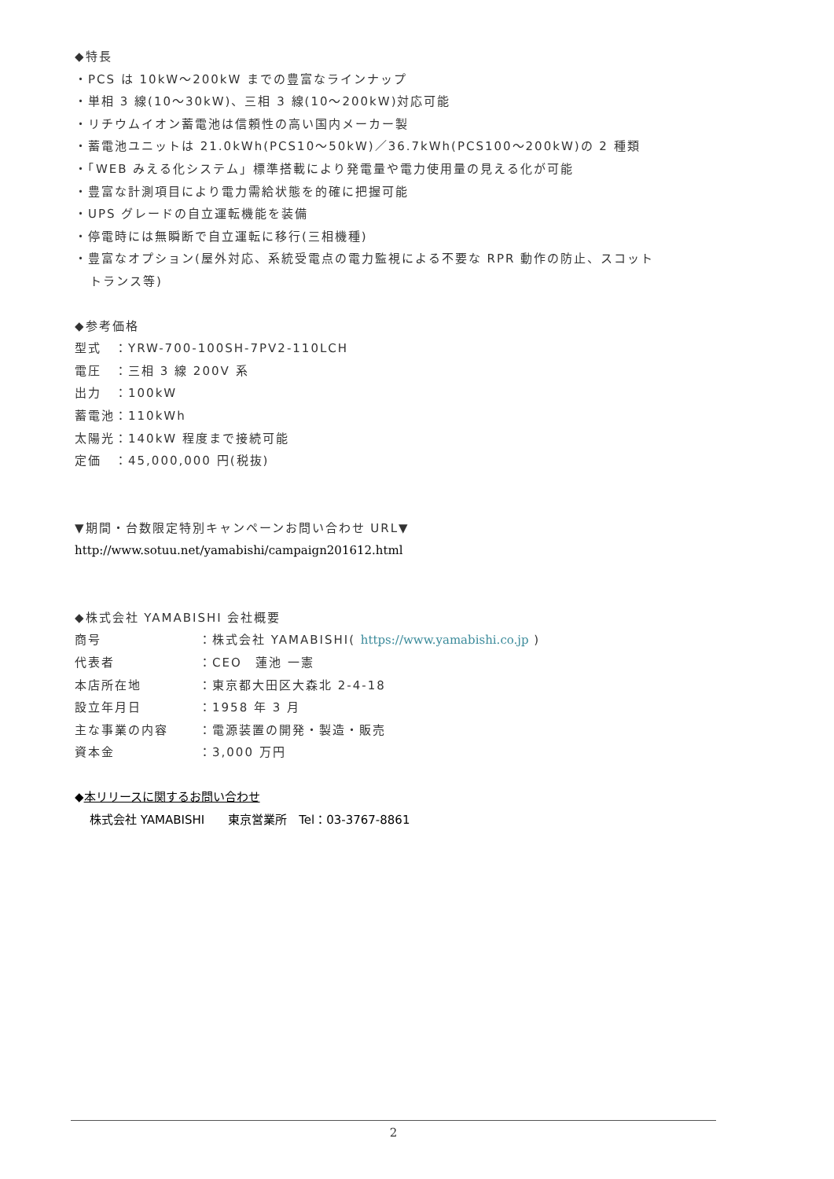◆特長
・PCS は 10kW～200kW までの豊富なラインナップ
・単相 3 線(10～30kW)、三相 3 線(10～200kW)対応可能
・リチウムイオン蓄電池は信頼性の高い国内メーカー製
・蓄電池ユニットは 21.0kWh(PCS10～50kW)／36.7kWh(PCS100～200kW)の 2 種類
・「WEB みえる化システム」標準搭載により発電量や電力使用量の見える化が可能
・豊富な計測項目により電力需給状態を的確に把握可能
・UPS グレードの自立運転機能を装備
・停電時には無瞬断で自立運転に移行(三相機種)
・豊富なオプション(屋外対応、系統受電点の電力監視による不要な RPR 動作の防止、スコット
トランス等)
◆参考価格
型式　：YRW-700-100SH-7PV2-110LCH
電圧　：三相 3 線 200V 系
出力　：100kW
蓄電池：110kWh
太陽光：140kW 程度まで接続可能
定価　：45,000,000 円(税抜)
▼期間・台数限定特別キャンペーンお問い合わせ URL▼
http://www.sotuu.net/yamabishi/campaign201612.html
◆株式会社 YAMABISHI 会社概要
| 商号 | ：株式会社 YAMABISHI( https://www.yamabishi.co.jp ) |
| 代表者 | ：CEO 蓮池 一憲 |
| 本店所在地 | ：東京都大田区大森北 2-4-18 |
| 設立年月日 | ：1958 年 3 月 |
| 主な事業の内容 | ：電源装置の開発・製造・販売 |
| 資本金 | ：3,000 万円 |
◆本リリースに関するお問い合わせ
株式会社 YAMABISHI　　東京営業所　Tel：03-3767-8861
2